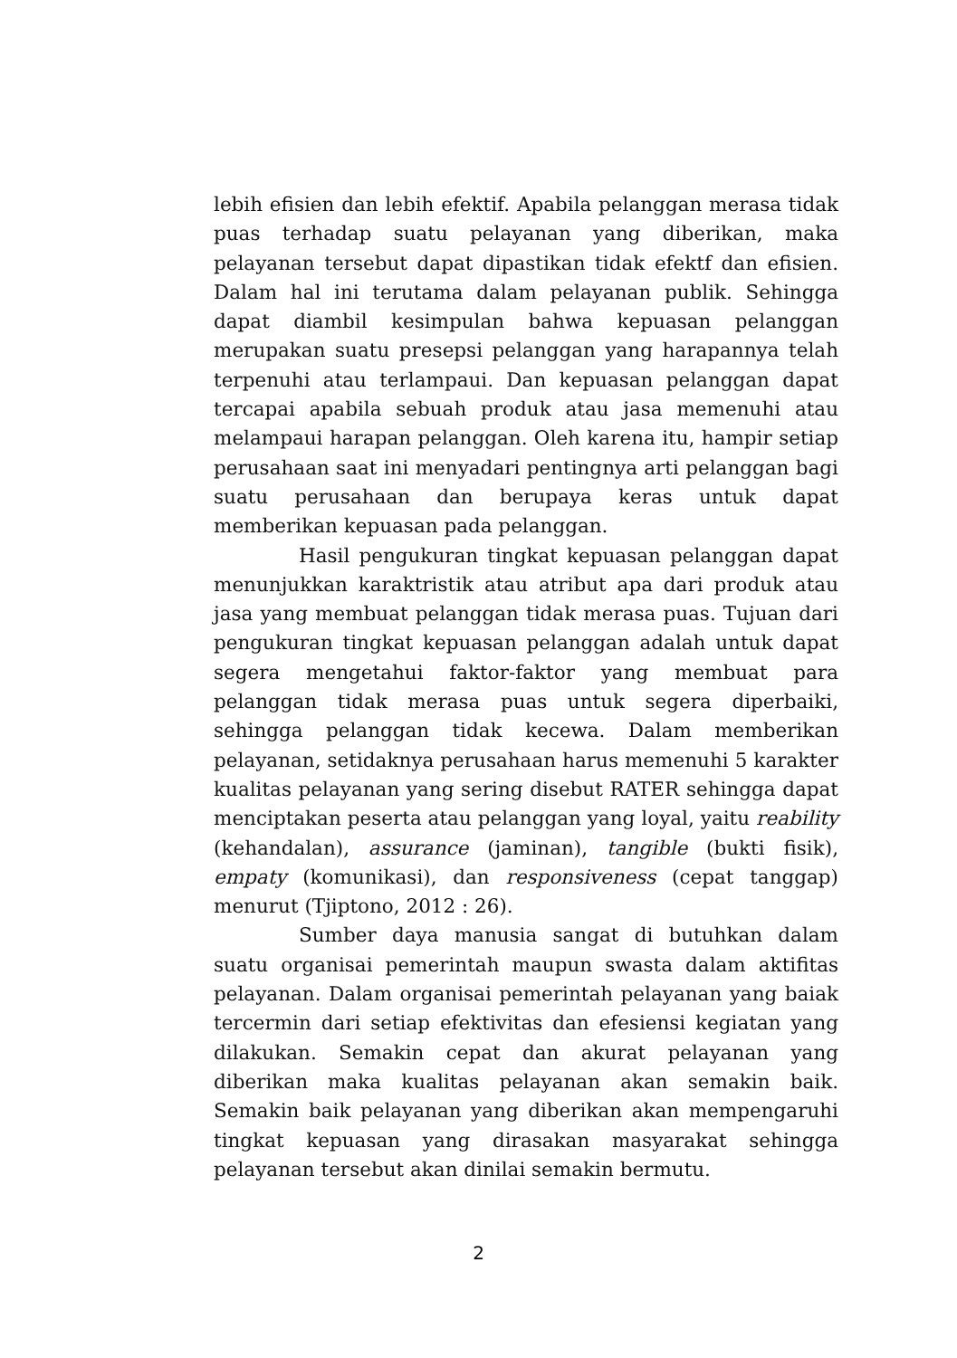lebih efisien dan lebih efektif. Apabila pelanggan merasa tidak puas terhadap suatu pelayanan yang diberikan, maka pelayanan tersebut dapat dipastikan tidak efektf dan efisien. Dalam hal ini terutama dalam pelayanan publik. Sehingga dapat diambil kesimpulan bahwa kepuasan pelanggan merupakan suatu presepsi pelanggan yang harapannya telah terpenuhi atau terlampaui. Dan kepuasan pelanggan dapat tercapai apabila sebuah produk atau jasa memenuhi atau melampaui harapan pelanggan. Oleh karena itu, hampir setiap perusahaan saat ini menyadari pentingnya arti pelanggan bagi suatu perusahaan dan berupaya keras untuk dapat memberikan kepuasan pada pelanggan.
Hasil pengukuran tingkat kepuasan pelanggan dapat menunjukkan karaktristik atau atribut apa dari produk atau jasa yang membuat pelanggan tidak merasa puas. Tujuan dari pengukuran tingkat kepuasan pelanggan adalah untuk dapat segera mengetahui faktor-faktor yang membuat para pelanggan tidak merasa puas untuk segera diperbaiki, sehingga pelanggan tidak kecewa. Dalam memberikan pelayanan, setidaknya perusahaan harus memenuhi 5 karakter kualitas pelayanan yang sering disebut RATER sehingga dapat menciptakan peserta atau pelanggan yang loyal, yaitu reability (kehandalan), assurance (jaminan), tangible (bukti fisik), empaty (komunikasi), dan responsiveness (cepat tanggap) menurut (Tjiptono, 2012 : 26).
Sumber daya manusia sangat di butuhkan dalam suatu organisai pemerintah maupun swasta dalam aktifitas pelayanan. Dalam organisai pemerintah pelayanan yang baiak tercermin dari setiap efektivitas dan efesiensi kegiatan yang dilakukan. Semakin cepat dan akurat pelayanan yang diberikan maka kualitas pelayanan akan semakin baik. Semakin baik pelayanan yang diberikan akan mempengaruhi tingkat kepuasan yang dirasakan masyarakat sehingga pelayanan tersebut akan dinilai semakin bermutu.
2